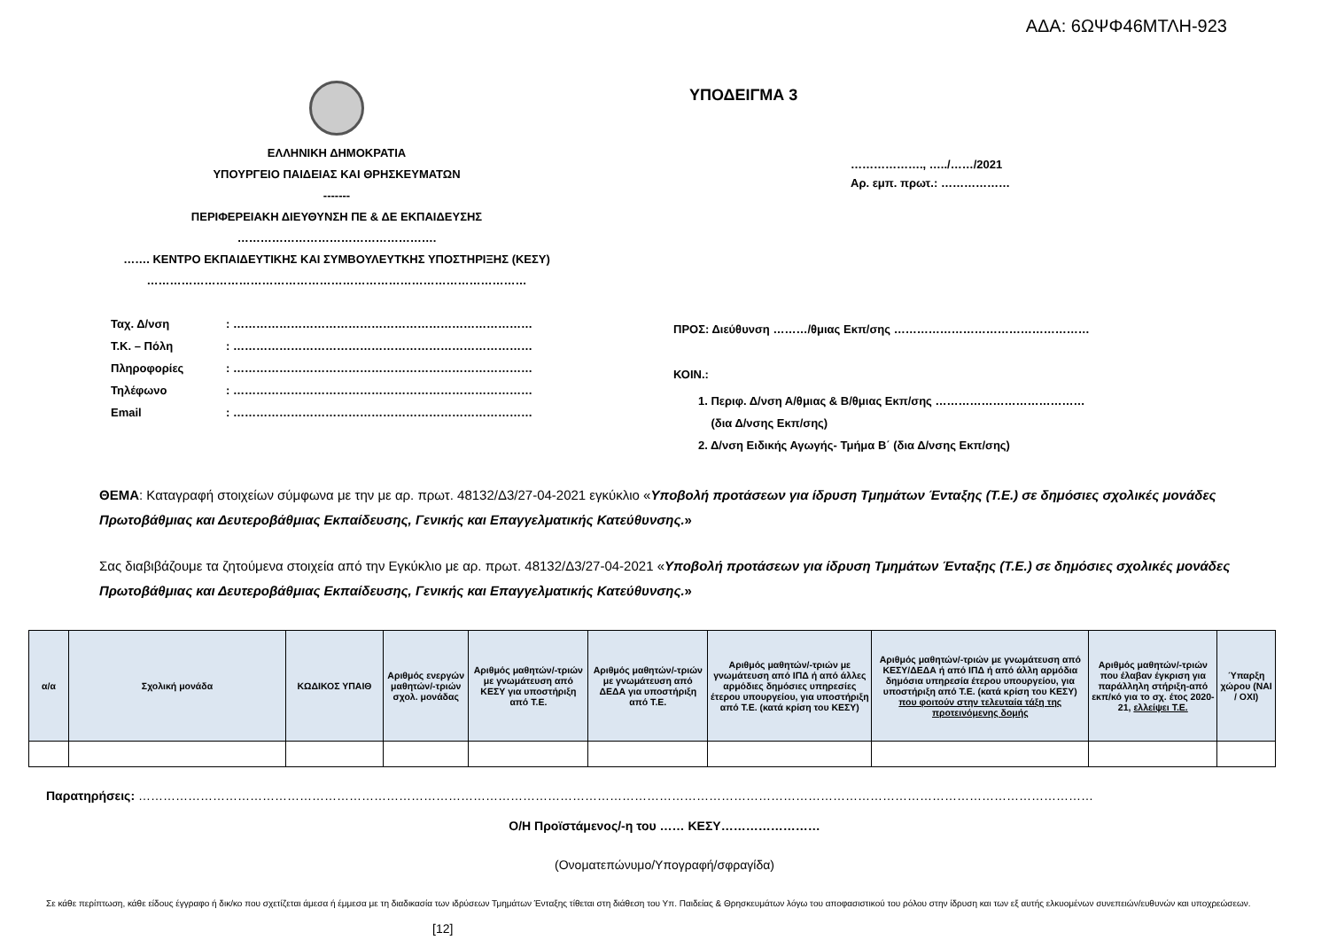ΑΔΑ: 6ΩΨΦ46ΜΤΛΗ-923
ΕΛΛΗΝΙΚΗ ΔΗΜΟΚΡΑΤΙΑ
ΥΠΟΥΡΓΕΙΟ ΠΑΙΔΕΙΑΣ ΚΑΙ ΘΡΗΣΚΕΥΜΑΤΩΝ
-------
ΠΕΡΙΦΕΡΕΙΑΚΗ ΔΙΕΥΘΥΝΣΗ ΠΕ & ΔΕ ΕΚΠΑΙΔΕΥΣΗΣ
…………………………………………….
……. ΚΕΝΤΡΟ ΕΚΠΑΙΔΕΥΤΙΚΗΣ ΚΑΙ ΣΥΜΒΟΥΛΕΥΤΚΗΣ ΥΠΟΣΤΗΡΙΞΗΣ (ΚΕΣΥ)
………………………………………………………………………………………
Ταχ. Δ/νση: …………………………………………………………………… Τ.Κ. – Πόλη: …………………………………………………………………… Πληροφορίες: …………………………………………………………………… Τηλέφωνο: …………………………………………………………………… Email: ……………………………………………………………………
ΥΠΟΔΕΙΓΜΑ 3
………………., …../……/2021
Αρ. εμπ. πρωτ.: ………………
ΠΡΟΣ: Διεύθυνση ………/θμιας Εκπ/σης ……………………………………………
ΚΟΙΝ.:
1. Περιφ. Δ/νση Α/θμιας & Β/θμιας Εκπ/σης …………………………………
(δια Δ/νσης Εκπ/σης)
2. Δ/νση Ειδικής Αγωγής- Τμήμα Β΄ (δια Δ/νσης Εκπ/σης)
ΘΕΜΑ: Καταγραφή στοιχείων σύμφωνα με την με αρ. πρωτ. 48132/Δ3/27-04-2021 εγκύκλιο «Υποβολή προτάσεων για ίδρυση Τμημάτων Ένταξης (Τ.Ε.) σε δημόσιες σχολικές μονάδες Πρωτοβάθμιας και Δευτεροβάθμιας Εκπαίδευσης, Γενικής και Επαγγελματικής Κατεύθυνσης.»
Σας διαβιβάζουμε τα ζητούμενα στοιχεία από την Εγκύκλιο με αρ. πρωτ. 48132/Δ3/27-04-2021 «Υποβολή προτάσεων για ίδρυση Τμημάτων Ένταξης (Τ.Ε.) σε δημόσιες σχολικές μονάδες Πρωτοβάθμιας και Δευτεροβάθμιας Εκπαίδευσης, Γενικής και Επαγγελματικής Κατεύθυνσης.»
| α/α | Σχολική μονάδα | ΚΩΔΙΚΟΣ ΥΠΑΙΘ | Αριθμός ενεργών μαθητών/-τριών σχολ. μονάδας | Αριθμός μαθητών/-τριών με γνωμάτευση από ΚΕΣΥ για υποστήριξη από Τ.Ε. | Αριθμός μαθητών/-τριών με γνωμάτευση από ΔΕΔΑ για υποστήριξη από Τ.Ε. | Αριθμός μαθητών/-τριών με γνωμάτευση από ΙΠΔ ή από άλλες αρμόδιες δημόσιες υπηρεσίες έτερου υπουργείου, για υποστήριξη από Τ.Ε. (κατά κρίση του ΚΕΣΥ) | Αριθμός μαθητών/-τριών με γνωμάτευση από ΚΕΣΥ/ΔΕΔΑ ή από ΙΠΔ ή από άλλη αρμόδια δημόσια υπηρεσία έτερου υπουργείου, για υποστήριξη από Τ.Ε. (κατά κρίση του ΚΕΣΥ) που φοιτούν στην τελευταία τάξη της προτεινόμενης δομής | Αριθμός μαθητών/-τριών που έλαβαν έγκριση για παράλληλη στήριξη-από εκπ/κό για το σχ. έτος 2020-21, ελλείψει Τ.Ε. | Ύπαρξη χώρου (ΝΑΙ / ΟΧΙ) |
| --- | --- | --- | --- | --- | --- | --- | --- | --- | --- |
Παρατηρήσεις: ……………………………………………………………………………………………………………………………………………………………………………………………………………
Ο/Η Προϊστάμενος/-η του …… ΚΕΣΥ……………………
(Ονοματεπώνυμο/Υπογραφή/σφραγίδα)
Σε κάθε περίπτωση, κάθε είδους έγγραφο ή δικ/κο που σχετίζεται άμεσα ή έμμεσα με τη διαδικασία των ιδρύσεων Τμημάτων Ένταξης τίθεται στη διάθεση του Υπ. Παιδείας & Θρησκευμάτων λόγω του αποφασιστικού του ρόλου στην ίδρυση και των εξ αυτής ελκυομένων συνεπειών/ευθυνών και υποχρεώσεων.
[12]